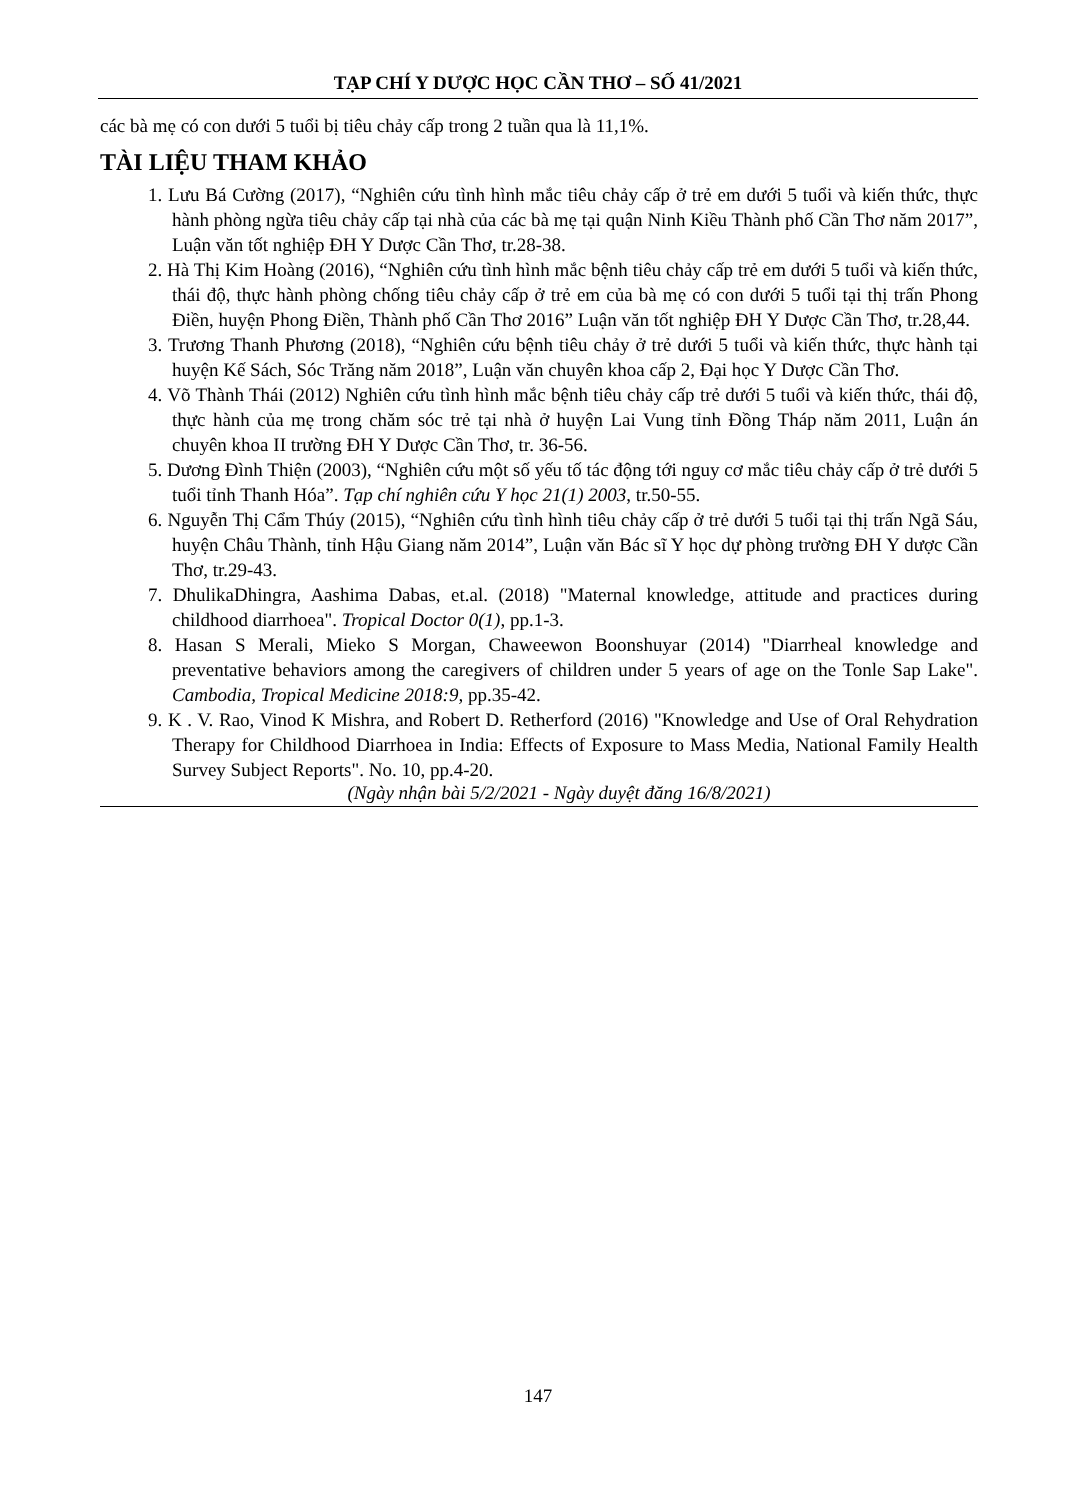TẠP CHÍ Y DƯỢC HỌC CẦN THƠ – SỐ 41/2021
các bà mẹ có con dưới 5 tuổi bị tiêu chảy cấp trong 2 tuần qua là 11,1%.
TÀI LIỆU THAM KHẢO
1. Lưu Bá Cường (2017), “Nghiên cứu tình hình mắc tiêu chảy cấp ở trẻ em dưới 5 tuổi và kiến thức, thực hành phòng ngừa tiêu chảy cấp tại nhà của các bà mẹ tại quận Ninh Kiều Thành phố Cần Thơ năm 2017”, Luận văn tốt nghiệp ĐH Y Dược Cần Thơ, tr.28-38.
2. Hà Thị Kim Hoàng (2016), “Nghiên cứu tình hình mắc bệnh tiêu chảy cấp trẻ em dưới 5 tuổi và kiến thức, thái độ, thực hành phòng chống tiêu chảy cấp ở trẻ em của bà mẹ có con dưới 5 tuổi tại thị trấn Phong Điền, huyện Phong Điền, Thành phố Cần Thơ 2016” Luận văn tốt nghiệp ĐH Y Dược Cần Thơ, tr.28,44.
3. Trương Thanh Phương (2018), “Nghiên cứu bệnh tiêu chảy ở trẻ dưới 5 tuổi và kiến thức, thực hành tại huyện Kế Sách, Sóc Trăng năm 2018”, Luận văn chuyên khoa cấp 2, Đại học Y Dược Cần Thơ.
4. Võ Thành Thái (2012) Nghiên cứu tình hình mắc bệnh tiêu chảy cấp trẻ dưới 5 tuổi và kiến thức, thái độ, thực hành của mẹ trong chăm sóc trẻ tại nhà ở huyện Lai Vung tỉnh Đồng Tháp năm 2011, Luận án chuyên khoa II trường ĐH Y Dược Cần Thơ, tr. 36-56.
5. Dương Đình Thiện (2003), “Nghiên cứu một số yếu tố tác động tới nguy cơ mắc tiêu chảy cấp ở trẻ dưới 5 tuổi tỉnh Thanh Hóa”. Tạp chí nghiên cứu Y học 21(1) 2003, tr.50-55.
6. Nguyễn Thị Cẩm Thúy (2015), “Nghiên cứu tình hình tiêu chảy cấp ở trẻ dưới 5 tuổi tại thị trấn Ngã Sáu, huyện Châu Thành, tỉnh Hậu Giang năm 2014”, Luận văn Bác sĩ Y học dự phòng trường ĐH Y dược Cần Thơ, tr.29-43.
7. DhulikaDhingra, Aashima Dabas, et.al. (2018) "Maternal knowledge, attitude and practices during childhood diarrhoea". Tropical Doctor 0(1), pp.1-3.
8. Hasan S Merali, Mieko S Morgan, Chaweewon Boonshuyar (2014) "Diarrheal knowledge and preventative behaviors among the caregivers of children under 5 years of age on the Tonle Sap Lake". Cambodia, Tropical Medicine 2018:9, pp.35-42.
9. K . V. Rao, Vinod K Mishra, and Robert D. Retherford (2016) "Knowledge and Use of Oral Rehydration Therapy for Childhood Diarrhoea in India: Effects of Exposure to Mass Media, National Family Health Survey Subject Reports". No. 10, pp.4-20.
(Ngày nhận bài 5/2/2021 - Ngày duyệt đăng 16/8/2021)
147